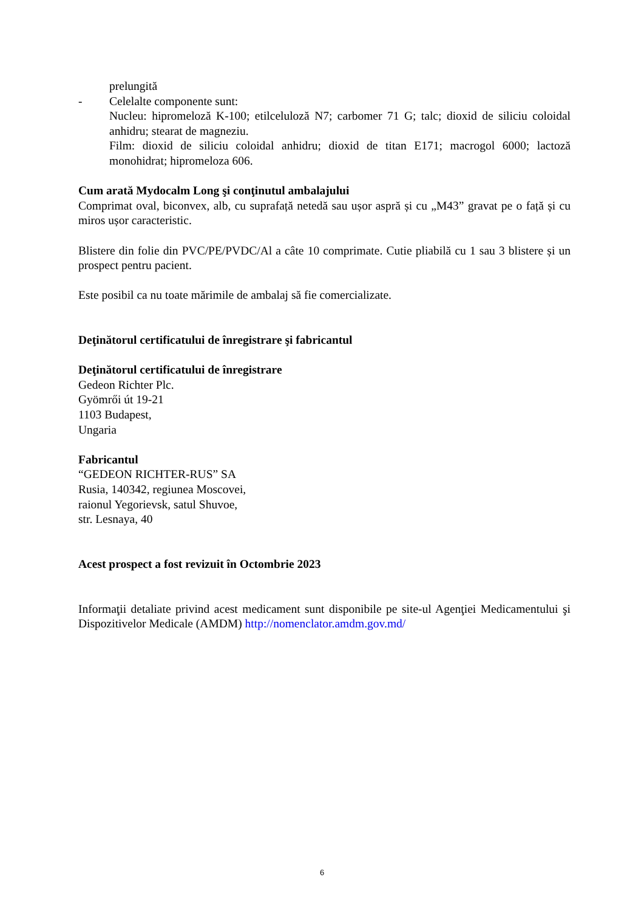prelungită
- Celelalte componente sunt:
Nucleu: hipromeloză K-100; etilceluloză N7; carbomer 71 G; talc; dioxid de siliciu coloidal anhidru; stearat de magneziu.
Film: dioxid de siliciu coloidal anhidru; dioxid de titan E171; macrogol 6000; lactoză monohidrat; hipromeloza 606.
Cum arată Mydocalm Long şi conţinutul ambalajului
Comprimat oval, biconvex, alb, cu suprafață netedă sau ușor aspră și cu „M43” gravat pe o față și cu miros ușor caracteristic.
Blistere din folie din PVC/PE/PVDC/Al a câte 10 comprimate. Cutie pliabilă cu 1 sau 3 blistere și un prospect pentru pacient.
Este posibil ca nu toate mărimile de ambalaj să fie comercializate.
Deţinătorul certificatului de înregistrare şi fabricantul
Deţinătorul certificatului de înregistrare
Gedeon Richter Plc.
Gyömrői út 19-21
1103 Budapest,
Ungaria
Fabricantul
“GEDEON RICHTER-RUS” SA
Rusia, 140342, regiunea Moscovei,
raionul Yegorievsk, satul Shuvoe,
str. Lesnaya, 40
Acest prospect a fost revizuit în Octombrie 2023
Informaţii detaliate privind acest medicament sunt disponibile pe site-ul Agenţiei Medicamentului şi Dispozitivelor Medicale (AMDM) http://nomenclator.amdm.gov.md/
6